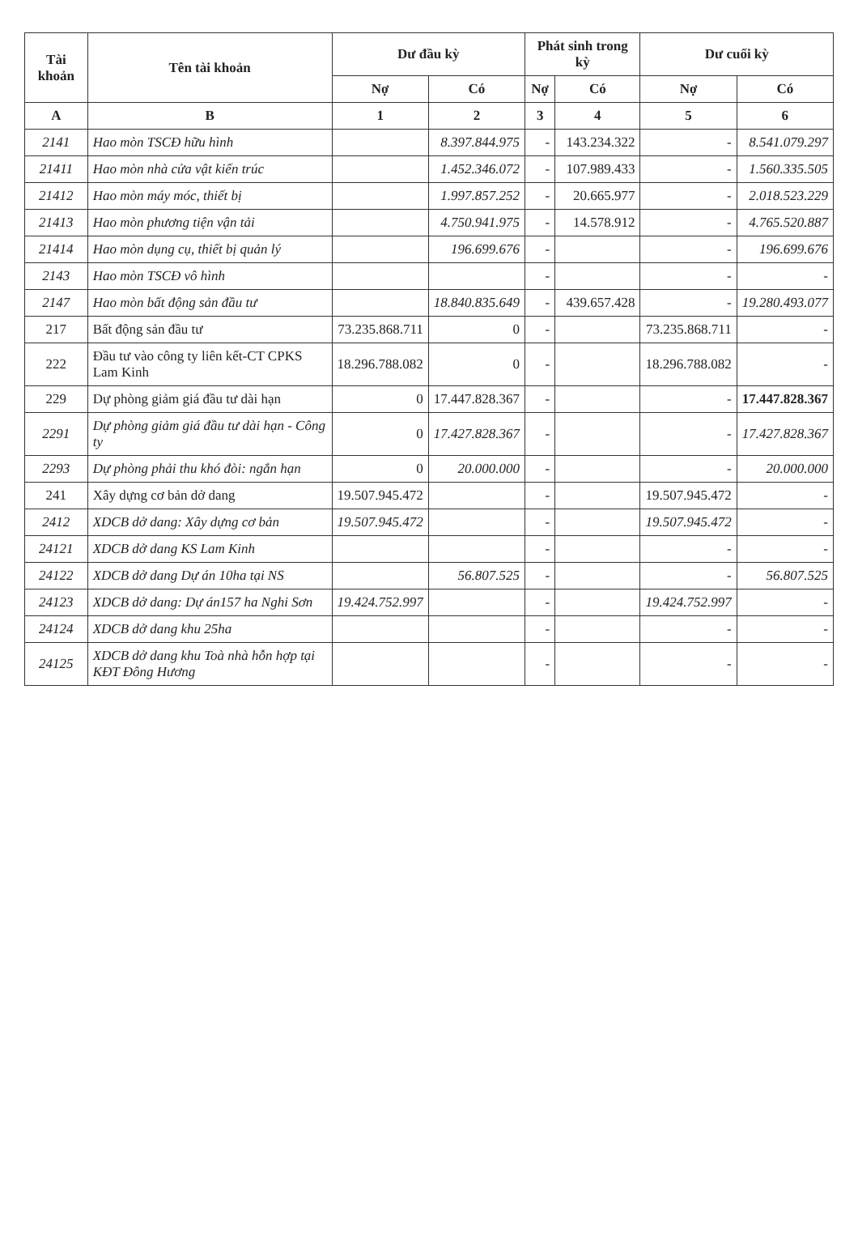| Tài khoản | Tên tài khoản | Dư đầu kỳ | | Phát sinh trong kỳ | | Dư cuối kỳ | |
| --- | --- | --- | --- | --- | --- | --- | --- |
| | | Nợ | Có | Nợ | Có | Nợ | Có |
| A | B | 1 | 2 | 3 | 4 | 5 | 6 |
| 2141 | Hao mòn TSCĐ hữu hình | | 8.397.844.975 | - | 143.234.322 | - | 8.541.079.297 |
| 21411 | Hao mòn nhà cửa vật kiến trúc | | 1.452.346.072 | - | 107.989.433 | - | 1.560.335.505 |
| 21412 | Hao mòn máy móc, thiết bị | | 1.997.857.252 | - | 20.665.977 | - | 2.018.523.229 |
| 21413 | Hao mòn phương tiện vận tải | | 4.750.941.975 | - | 14.578.912 | - | 4.765.520.887 |
| 21414 | Hao mòn dụng cụ, thiết bị quản lý | | 196.699.676 | - | | - | 196.699.676 |
| 2143 | Hao mòn TSCĐ vô hình | | | - | | - | - |
| 2147 | Hao mòn bất động sản đầu tư | | 18.840.835.649 | - | 439.657.428 | - | 19.280.493.077 |
| 217 | Bất động sản đầu tư | 73.235.868.711 | 0 | - | | 73.235.868.711 | - |
| 222 | Đầu tư vào công ty liên kết-CT CPKS Lam Kinh | 18.296.788.082 | 0 | - | | 18.296.788.082 | - |
| 229 | Dự phòng giảm giá đầu tư dài hạn | 0 | 17.447.828.367 | - | | - | 17.447.828.367 |
| 2291 | Dự phòng giảm giá đầu tư dài hạn - Công ty | 0 | 17.427.828.367 | - | | - | 17.427.828.367 |
| 2293 | Dự phòng phải thu khó đòi: ngắn hạn | 0 | 20.000.000 | - | | - | 20.000.000 |
| 241 | Xây dựng cơ bản dở dang | 19.507.945.472 | | - | | 19.507.945.472 | - |
| 2412 | XDCB dở dang: Xây dựng cơ bản | 19.507.945.472 | | - | | 19.507.945.472 | - |
| 24121 | XDCB dở dang KS Lam Kinh | | | - | | - | - |
| 24122 | XDCB dở dang Dự án 10ha tại NS | | 56.807.525 | - | | - | 56.807.525 |
| 24123 | XDCB dở dang: Dự án157 ha Nghi Sơn | 19.424.752.997 | | - | | 19.424.752.997 | - |
| 24124 | XDCB dở dang khu 25ha | | | - | | - | - |
| 24125 | XDCB dở dang khu Toà nhà hỗn hợp tại KĐT Đông Hương | | | - | | - | - |